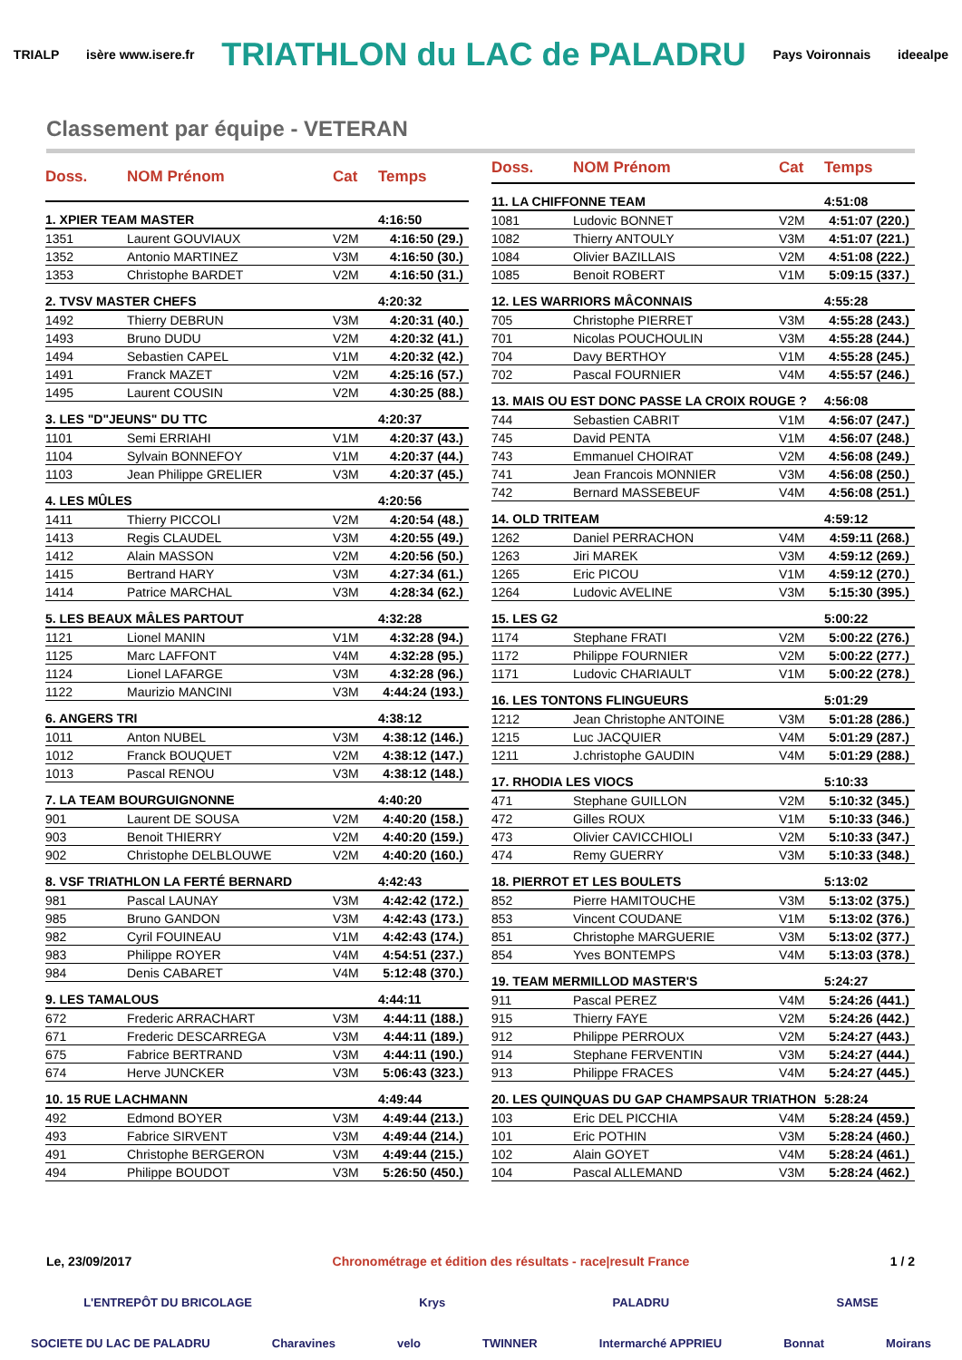TRIALP isère www.isere.fr TRIATHLON du LAC de PALADRU Pays Voironnais ideealpe
Classement par équipe - VETERAN
| Doss. | NOM Prénom | Cat | Temps |
| --- | --- | --- | --- |
| 1. XPIER TEAM MASTER | | | 4:16:50 |
| 1351 | Laurent GOUVIAUX | V2M | 4:16:50 (29.) |
| 1352 | Antonio MARTINEZ | V3M | 4:16:50 (30.) |
| 1353 | Christophe BARDET | V2M | 4:16:50 (31.) |
| 2. TVSV MASTER CHEFS | | | 4:20:32 |
| 1492 | Thierry DEBRUN | V3M | 4:20:31 (40.) |
| 1493 | Bruno DUDU | V2M | 4:20:32 (41.) |
| 1494 | Sebastien CAPEL | V1M | 4:20:32 (42.) |
| 1491 | Franck MAZET | V2M | 4:25:16 (57.) |
| 1495 | Laurent COUSIN | V2M | 4:30:25 (88.) |
| 3. LES "D"JEUNS" DU TTC | | | 4:20:37 |
| 1101 | Semi ERRIAHI | V1M | 4:20:37 (43.) |
| 1104 | Sylvain BONNEFOY | V1M | 4:20:37 (44.) |
| 1103 | Jean Philippe GRELIER | V3M | 4:20:37 (45.) |
| 4. LES MÛLES | | | 4:20:56 |
| 1411 | Thierry PICCOLI | V2M | 4:20:54 (48.) |
| 1413 | Regis CLAUDEL | V3M | 4:20:55 (49.) |
| 1412 | Alain MASSON | V2M | 4:20:56 (50.) |
| 1415 | Bertrand HARY | V3M | 4:27:34 (61.) |
| 1414 | Patrice MARCHAL | V3M | 4:28:34 (62.) |
| 5. LES BEAUX MÂLES PARTOUT | | | 4:32:28 |
| 1121 | Lionel MANIN | V1M | 4:32:28 (94.) |
| 1125 | Marc LAFFONT | V4M | 4:32:28 (95.) |
| 1124 | Lionel LAFARGE | V3M | 4:32:28 (96.) |
| 1122 | Maurizio MANCINI | V3M | 4:44:24 (193.) |
| 6. ANGERS TRI | | | 4:38:12 |
| 1011 | Anton NUBEL | V3M | 4:38:12 (146.) |
| 1012 | Franck BOUQUET | V2M | 4:38:12 (147.) |
| 1013 | Pascal RENOU | V3M | 4:38:12 (148.) |
| 7. LA TEAM BOURGUIGNONNE | | | 4:40:20 |
| 901 | Laurent DE SOUSA | V2M | 4:40:20 (158.) |
| 903 | Benoit THIERRY | V2M | 4:40:20 (159.) |
| 902 | Christophe DELBLOUWE | V2M | 4:40:20 (160.) |
| 8. VSF TRIATHLON LA FERTÉ BERNARD | | | 4:42:43 |
| 981 | Pascal LAUNAY | V3M | 4:42:42 (172.) |
| 985 | Bruno GANDON | V3M | 4:42:43 (173.) |
| 982 | Cyril FOUINEAU | V1M | 4:42:43 (174.) |
| 983 | Philippe ROYER | V4M | 4:54:51 (237.) |
| 984 | Denis CABARET | V4M | 5:12:48 (370.) |
| 9. LES TAMALOUS | | | 4:44:11 |
| 672 | Frederic ARRACHART | V3M | 4:44:11 (188.) |
| 671 | Frederic DESCARREGA | V3M | 4:44:11 (189.) |
| 675 | Fabrice BERTRAND | V3M | 4:44:11 (190.) |
| 674 | Herve JUNCKER | V3M | 5:06:43 (323.) |
| 10. 15 RUE LACHMANN | | | 4:49:44 |
| 492 | Edmond BOYER | V3M | 4:49:44 (213.) |
| 493 | Fabrice SIRVENT | V3M | 4:49:44 (214.) |
| 491 | Christophe BERGERON | V3M | 4:49:44 (215.) |
| 494 | Philippe BOUDOT | V3M | 5:26:50 (450.) |
| Doss. | NOM Prénom | Cat | Temps |
| --- | --- | --- | --- |
| 11. LA CHIFFONNE TEAM | | | 4:51:08 |
| 1081 | Ludovic BONNET | V2M | 4:51:07 (220.) |
| 1082 | Thierry ANTOULY | V3M | 4:51:07 (221.) |
| 1084 | Olivier BAZILLAIS | V2M | 4:51:08 (222.) |
| 1085 | Benoit ROBERT | V1M | 5:09:15 (337.) |
| 12. LES WARRIORS MÂCONNAIS | | | 4:55:28 |
| 705 | Christophe PIERRET | V3M | 4:55:28 (243.) |
| 701 | Nicolas POUCHOULIN | V3M | 4:55:28 (244.) |
| 704 | Davy BERTHOY | V1M | 4:55:28 (245.) |
| 702 | Pascal FOURNIER | V4M | 4:55:57 (246.) |
| 13. MAIS OU EST DONC PASSE LA CROIX ROUGE ? | | | 4:56:08 |
| 744 | Sebastien CABRIT | V1M | 4:56:07 (247.) |
| 745 | David PENTA | V1M | 4:56:07 (248.) |
| 743 | Emmanuel CHOIRAT | V2M | 4:56:08 (249.) |
| 741 | Jean Francois MONNIER | V3M | 4:56:08 (250.) |
| 742 | Bernard MASSEBEUF | V4M | 4:56:08 (251.) |
| 14. OLD TRITEAM | | | 4:59:12 |
| 1262 | Daniel PERRACHON | V4M | 4:59:11 (268.) |
| 1263 | Jiri MAREK | V3M | 4:59:12 (269.) |
| 1265 | Eric PICOU | V1M | 4:59:12 (270.) |
| 1264 | Ludovic AVELINE | V3M | 5:15:30 (395.) |
| 15. LES G2 | | | 5:00:22 |
| 1174 | Stephane FRATI | V2M | 5:00:22 (276.) |
| 1172 | Philippe FOURNIER | V2M | 5:00:22 (277.) |
| 1171 | Ludovic CHARIAULT | V1M | 5:00:22 (278.) |
| 16. LES TONTONS FLINGUEURS | | | 5:01:29 |
| 1212 | Jean Christophe ANTOINE | V3M | 5:01:28 (286.) |
| 1215 | Luc JACQUIER | V4M | 5:01:29 (287.) |
| 1211 | J.christophe GAUDIN | V4M | 5:01:29 (288.) |
| 17. RHODIA LES VIOCS | | | 5:10:33 |
| 471 | Stephane GUILLON | V2M | 5:10:32 (345.) |
| 472 | Gilles ROUX | V1M | 5:10:33 (346.) |
| 473 | Olivier CAVICCHIOLI | V2M | 5:10:33 (347.) |
| 474 | Remy GUERRY | V3M | 5:10:33 (348.) |
| 18. PIERROT ET LES BOULETS | | | 5:13:02 |
| 852 | Pierre HAMITOUCHE | V3M | 5:13:02 (375.) |
| 853 | Vincent COUDANE | V1M | 5:13:02 (376.) |
| 851 | Christophe MARGUERIE | V3M | 5:13:02 (377.) |
| 854 | Yves BONTEMPS | V4M | 5:13:03 (378.) |
| 19. TEAM MERMILLOD MASTER'S | | | 5:24:27 |
| 911 | Pascal PEREZ | V4M | 5:24:26 (441.) |
| 915 | Thierry FAYE | V2M | 5:24:26 (442.) |
| 912 | Philippe PERROUX | V2M | 5:24:27 (443.) |
| 914 | Stephane FERVENTIN | V3M | 5:24:27 (444.) |
| 913 | Philippe FRACES | V4M | 5:24:27 (445.) |
| 20. LES QUINQUAS DU GAP CHAMPSAUR TRIATHON | | | 5:28:24 |
| 103 | Eric DEL PICCHIA | V4M | 5:28:24 (459.) |
| 101 | Eric POTHIN | V3M | 5:28:24 (460.) |
| 102 | Alain GOYET | V4M | 5:28:24 (461.) |
| 104 | Pascal ALLEMAND | V3M | 5:28:24 (462.) |
Le, 23/09/2017 Chronométrage et édition des résultats - race|result France 1 / 2
L'ENTREPÔT DU BRICOLAGE Krys PALADRU SAMSE
SOCIETE DU LAC DE PALADRU Charavines velo TWINNER Intermarché APPRIEU Bonnat Moirans